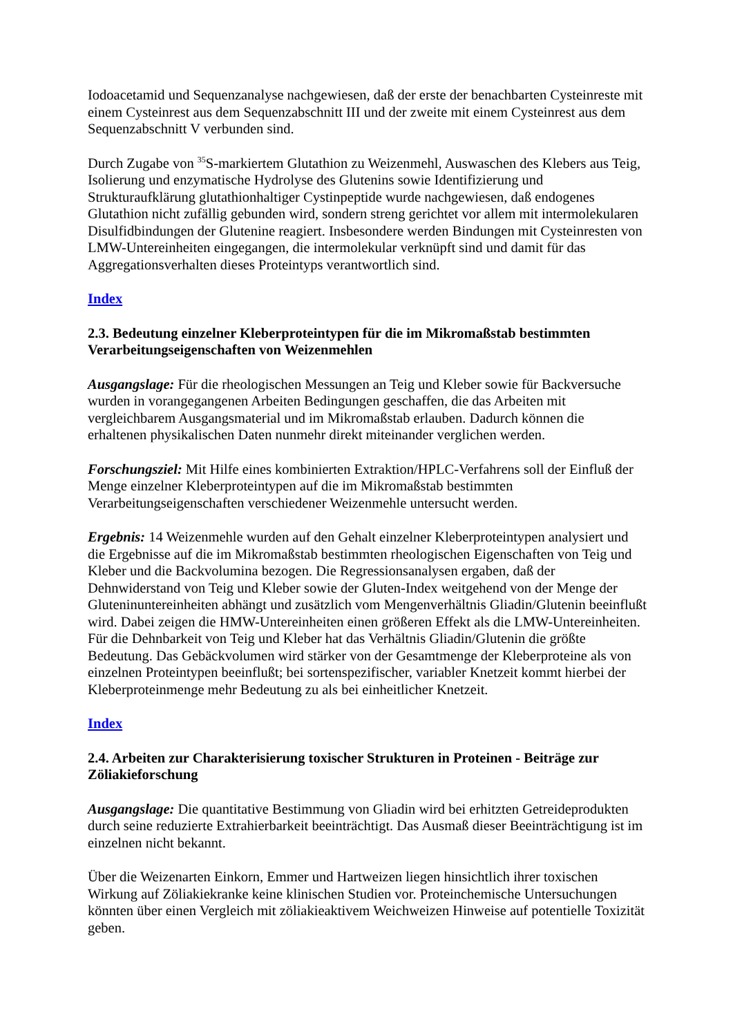Iodoacetamid und Sequenzanalyse nachgewiesen, daß der erste der benachbarten Cysteinreste mit einem Cysteinrest aus dem Sequenzabschnitt III und der zweite mit einem Cysteinrest aus dem Sequenzabschnitt V verbunden sind.
Durch Zugabe von <sup>35</sup>S-markiertem Glutathion zu Weizenmehl, Auswaschen des Klebers aus Teig, Isolierung und enzymatische Hydrolyse des Glutenins sowie Identifizierung und Strukturaufklärung glutathionhaltiger Cystinpeptide wurde nachgewiesen, daß endogenes Glutathion nicht zufällig gebunden wird, sondern streng gerichtet vor allem mit intermolekularen Disulfidbindungen der Glutenine reagiert. Insbesondere werden Bindungen mit Cysteinresten von LMW-Untereinheiten eingegangen, die intermolekular verknüpft sind und damit für das Aggregationsverhalten dieses Proteintyps verantwortlich sind.
Index
2.3. Bedeutung einzelner Kleberproteintypen für die im Mikromaßstab bestimmten Verarbeitungseigenschaften von Weizenmehlen
Ausgangslage: Für die rheologischen Messungen an Teig und Kleber sowie für Backversuche wurden in vorangegangenen Arbeiten Bedingungen geschaffen, die das Arbeiten mit vergleichbarem Ausgangsmaterial und im Mikromaßstab erlauben. Dadurch können die erhaltenen physikalischen Daten nunmehr direkt miteinander verglichen werden.
Forschungsziel: Mit Hilfe eines kombinierten Extraktion/HPLC-Verfahrens soll der Einfluß der Menge einzelner Kleberproteintypen auf die im Mikromaßstab bestimmten Verarbeitungseigenschaften verschiedener Weizenmehle untersucht werden.
Ergebnis: 14 Weizenmehle wurden auf den Gehalt einzelner Kleberproteintypen analysiert und die Ergebnisse auf die im Mikromaßstab bestimmten rheologischen Eigenschaften von Teig und Kleber und die Backvolumina bezogen. Die Regressionsanalysen ergaben, daß der Dehnwiderstand von Teig und Kleber sowie der Gluten-Index weitgehend von der Menge der Gluteninuntereinheiten abhängt und zusätzlich vom Mengenverhältnis Gliadin/Glutenin beeinflußt wird. Dabei zeigen die HMW-Untereinheiten einen größeren Effekt als die LMW-Untereinheiten. Für die Dehnbarkeit von Teig und Kleber hat das Verhältnis Gliadin/Glutenin die größte Bedeutung. Das Gebäckvolumen wird stärker von der Gesamtmenge der Kleberproteine als von einzelnen Proteintypen beeinflußt; bei sortenspezifischer, variabler Knetzeit kommt hierbei der Kleberproteinmenge mehr Bedeutung zu als bei einheitlicher Knetzeit.
Index
2.4. Arbeiten zur Charakterisierung toxischer Strukturen in Proteinen - Beiträge zur Zöliakieforschung
Ausgangslage: Die quantitative Bestimmung von Gliadin wird bei erhitzten Getreideprodukten durch seine reduzierte Extrahierbarkeit beeinträchtigt. Das Ausmaß dieser Beeinträchtigung ist im einzelnen nicht bekannt.
Über die Weizenarten Einkorn, Emmer und Hartweizen liegen hinsichtlich ihrer toxischen Wirkung auf Zöliakiekranke keine klinischen Studien vor. Proteinchemische Untersuchungen könnten über einen Vergleich mit zöliakieaktivem Weichweizen Hinweise auf potentielle Toxizität geben.